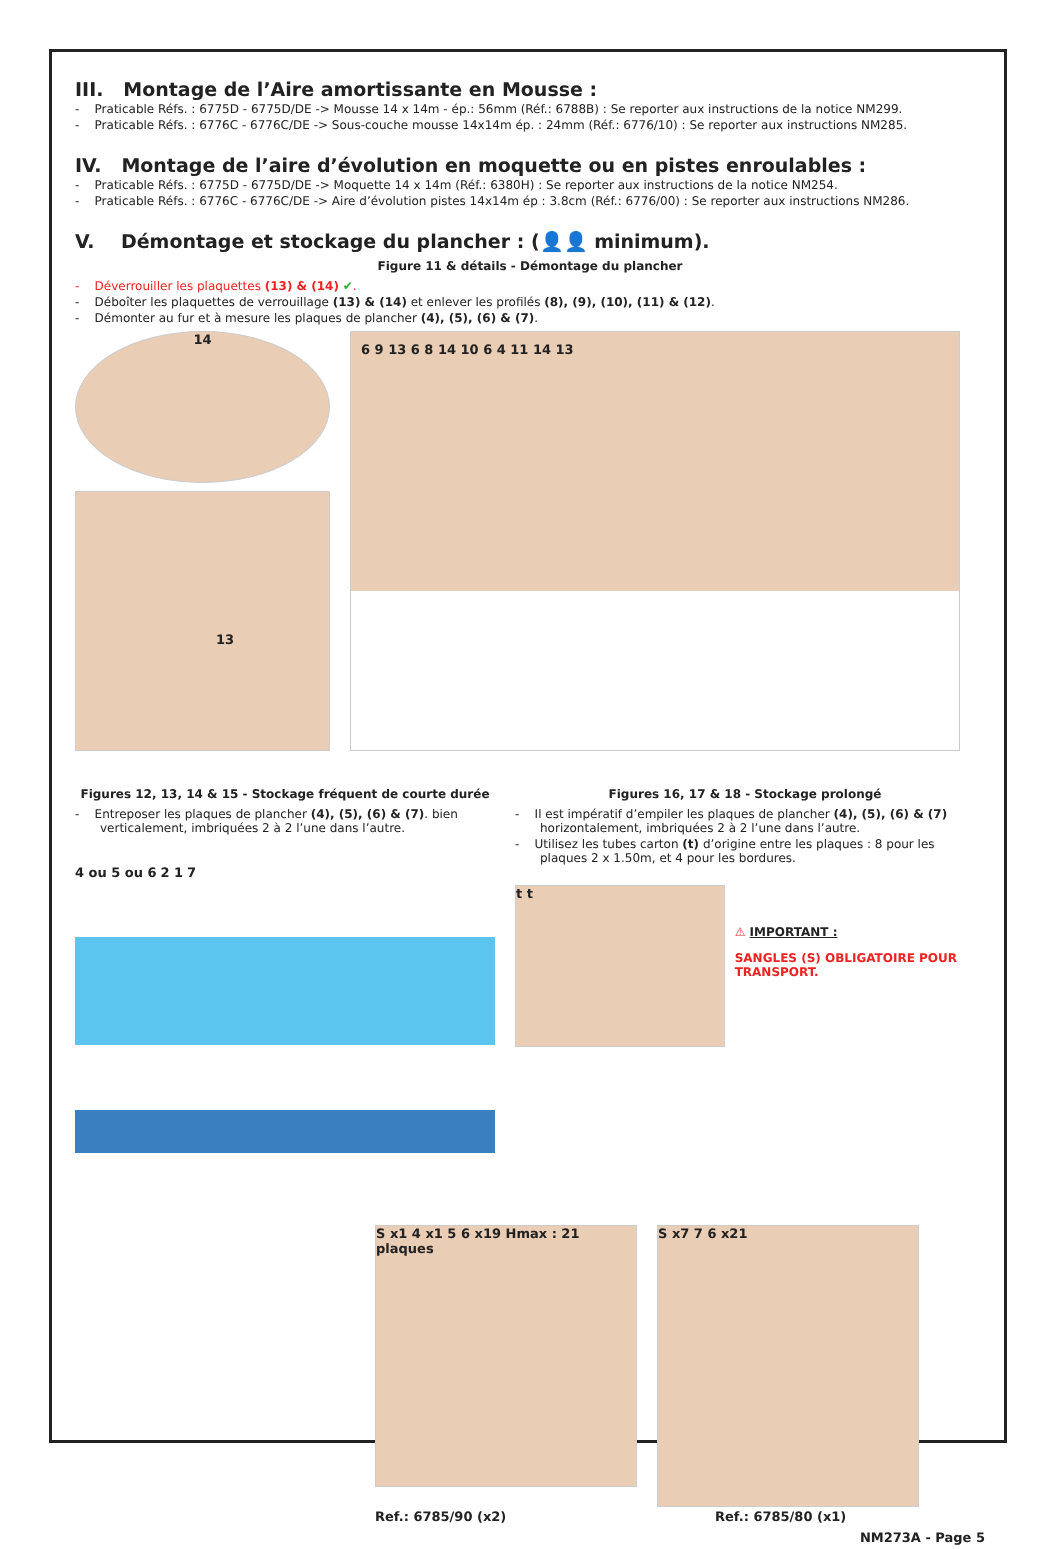III. Montage de l’Aire amortissante en Mousse :
- Praticable Réfs. : 6775D - 6775D/DE -> Mousse 14 x 14m - ép.: 56mm (Réf.: 6788B) : Se reporter aux instructions de la notice NM299.
- Praticable Réfs. : 6776C - 6776C/DE -> Sous-couche mousse 14x14m ép. : 24mm (Réf.: 6776/10) : Se reporter aux instructions NM285.
IV. Montage de l’aire d’évolution en moquette ou en pistes enroulables :
- Praticable Réfs. : 6775D - 6775D/DE -> Moquette 14 x 14m (Réf.: 6380H) : Se reporter aux instructions de la notice NM254.
- Praticable Réfs. : 6776C - 6776C/DE -> Aire d’évolution pistes 14x14m ép : 3.8cm (Réf.: 6776/00) : Se reporter aux instructions NM286.
V. Démontage et stockage du plancher : (👤👤 minimum).
Figure 11 & détails - Démontage du plancher
- Déverrouiller les plaquettes (13) & (14) ✔.
- Déboîter les plaquettes de verrouillage (13) & (14) et enlever les profilés (8), (9), (10), (11) & (12).
- Démonter au fur et à mesure les plaques de plancher (4), (5), (6) & (7).
14
13
6 9 13 6 8 14 10 6 4 11 14 13
Figures 12, 13, 14 & 15 - Stockage fréquent de courte durée
- Entreposer les plaques de plancher (4), (5), (6) & (7). bien verticalement, imbriquées 2 à 2 l’une dans l’autre.
4 ou 5 ou 6 2 1 7
Figures 16, 17 & 18 - Stockage prolongé
- Il est impératif d’empiler les plaques de plancher (4), (5), (6) & (7) horizontalement, imbriquées 2 à 2 l’une dans l’autre.
- Utilisez les tubes carton (t) d’origine entre les plaques : 8 pour les plaques 2 x 1.50m, et 4 pour les bordures.
t t
⚠ IMPORTANT :
SANGLES (S) OBLIGATOIRE POUR TRANSPORT.
S x1 4 x1 5 6 x19 Hmax : 21 plaques
S x7 7 6 x21
Ref.: 6785/90 (x2) Ref.: 6785/80 (x1)
NM273A - Page 5